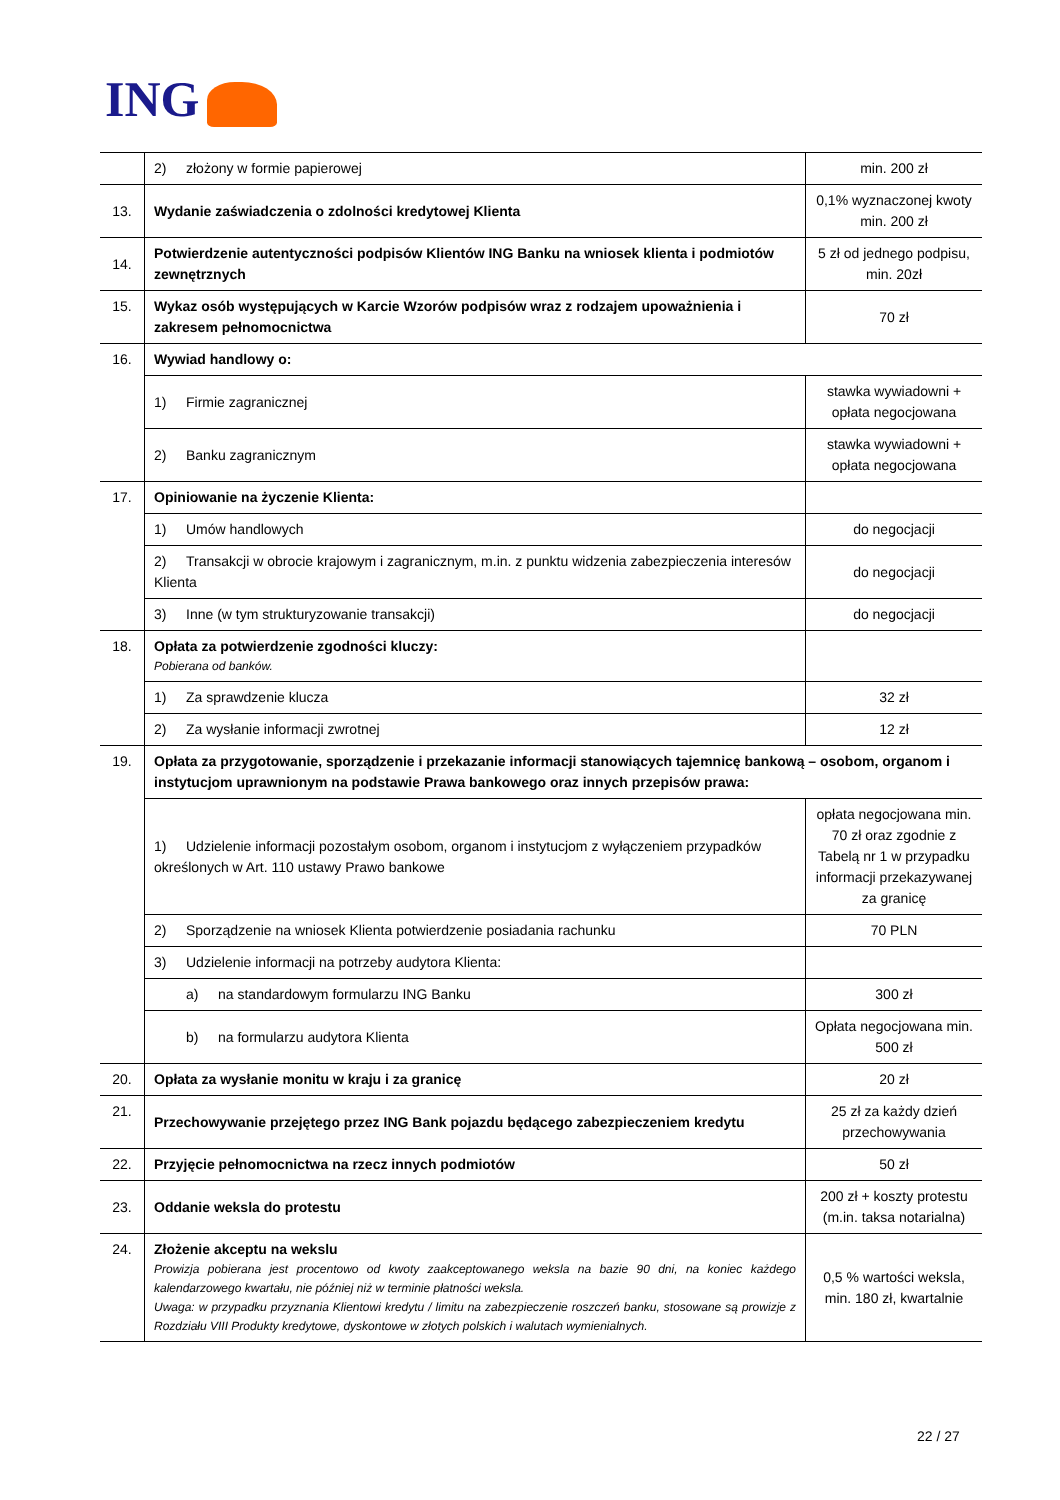ING
| | 2) złożony w formie papierowej | min. 200 zł |
| 13. | Wydanie zaświadczenia o zdolności kredytowej Klienta | 0,1% wyznaczonej kwoty min. 200 zł |
| 14. | Potwierdzenie autentyczności podpisów Klientów ING Banku na wniosek klienta i podmiotów zewnętrznych | 5 zł od jednego podpisu, min. 20zł |
| 15. | Wykaz osób występujących w Karcie Wzorów podpisów wraz z rodzajem upoważnienia i zakresem pełnomocnictwa | 70 zł |
| 16. | Wywiad handlowy o: | |
| | 1) Firmie zagranicznej | stawka wywiadowni + opłata negocjowana |
| | 2) Banku zagranicznym | stawka wywiadowni + opłata negocjowana |
| 17. | Opiniowanie na życzenie Klienta: | |
| | 1) Umów handlowych | do negocjacji |
| | 2) Transakcji w obrocie krajowym i zagranicznym, m.in. z punktu widzenia zabezpieczenia interesów Klienta | do negocjacji |
| | 3) Inne (w tym strukturyzowanie transakcji) | do negocjacji |
| 18. | Opłata za potwierdzenie zgodności kluczy: Pobierana od banków. | |
| | 1) Za sprawdzenie klucza | 32 zł |
| | 2) Za wysłanie informacji zwrotnej | 12 zł |
| 19. | Opłata za przygotowanie, sporządzenie i przekazanie informacji stanowiących tajemnicę bankową – osobom, organom i instytucjom uprawnionym na podstawie Prawa bankowego oraz innych przepisów prawa: | |
| | 1) Udzielenie informacji pozostałym osobom, organom i instytucjom z wyłączeniem przypadków określonych w Art. 110 ustawy Prawo bankowe | opłata negocjowana min. 70 zł oraz zgodnie z Tabelą nr 1 w przypadku informacji przekazywanej za granicę |
| | 2) Sporządzenie na wniosek Klienta potwierdzenie posiadania rachunku | 70 PLN |
| | 3) Udzielenie informacji na potrzeby audytora Klienta: | |
| | a) na standardowym formularzu ING Banku | 300 zł |
| | b) na formularzu audytora Klienta | Opłata negocjowana min. 500 zł |
| 20. | Opłata za wysłanie monitu w kraju i za granicę | 20 zł |
| 21. | Przechowywanie przejętego przez ING Bank pojazdu będącego zabezpieczeniem kredytu | 25 zł za każdy dzień przechowywania |
| 22. | Przyjęcie pełnomocnictwa na rzecz innych podmiotów | 50 zł |
| 23. | Oddanie weksla do protestu | 200 zł + koszty protestu (m.in. taksa notarialna) |
| 24. | Złożenie akceptu na wekslu Prowizja pobierana jest procentowo od kwoty zaakceptowanego weksla na bazie 90 dni, na koniec każdego kalendarzowego kwartału, nie później niż w terminie płatności weksla. Uwaga: w przypadku przyznania Klientowi kredytu / limitu na zabezpieczenie roszczeń banku, stosowane są prowizje z Rozdziału VIII Produkty kredytowe, dyskontowe w złotych polskich i walutach wymienialnych. | 0,5 % wartości weksla, min. 180 zł, kwartalnie |
22 / 27